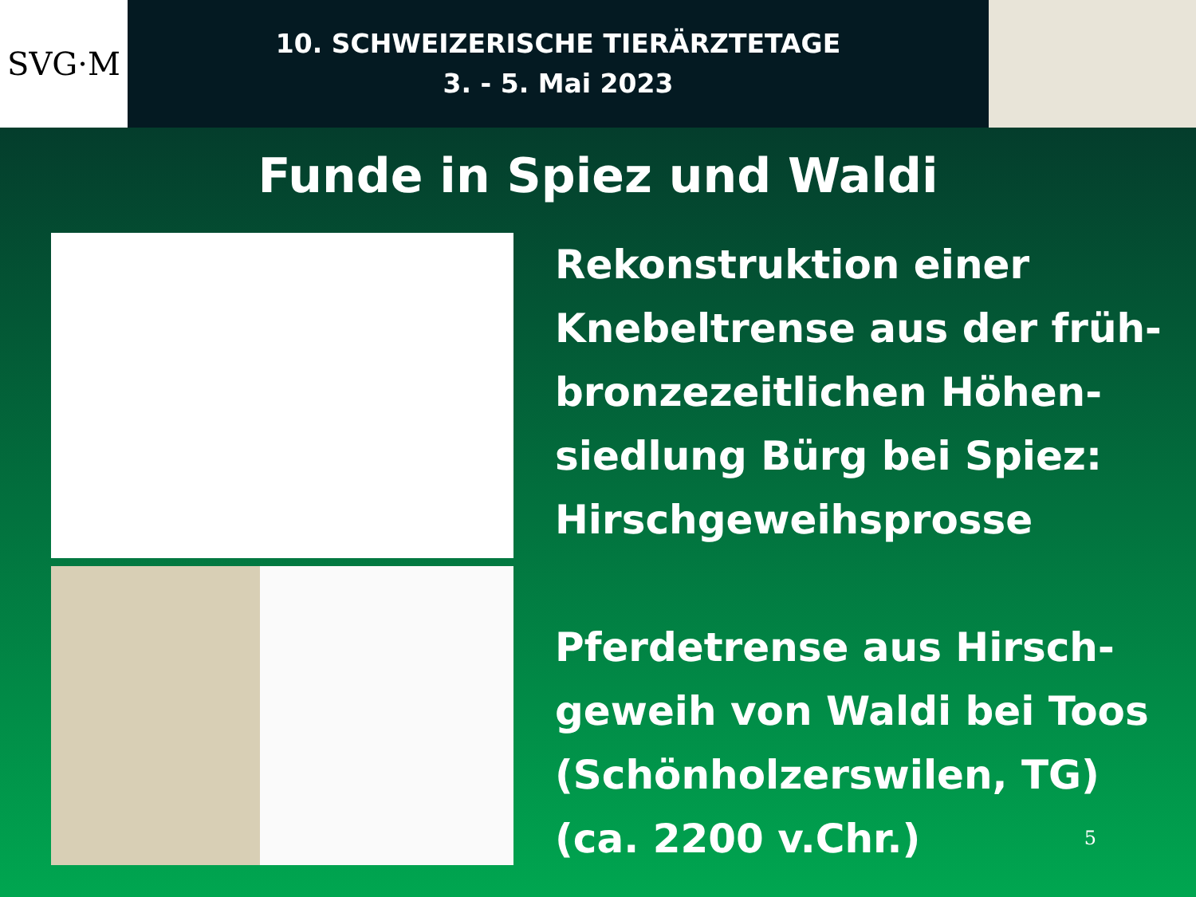SVG·M
10. SCHWEIZERISCHE TIERÄRZTETAGE
3. - 5. Mai 2023
Funde in Spiez und Waldi
Rekonstruktion einer
Knebeltrense aus der früh-
bronzezeitlichen Höhen-
siedlung Bürg bei Spiez:
Hirschgeweihsprosse
Pferdetrense aus Hirsch-
geweih von Waldi bei Toos
(Schönholzerswilen, TG)
(ca. 2200 v.Chr.)
5